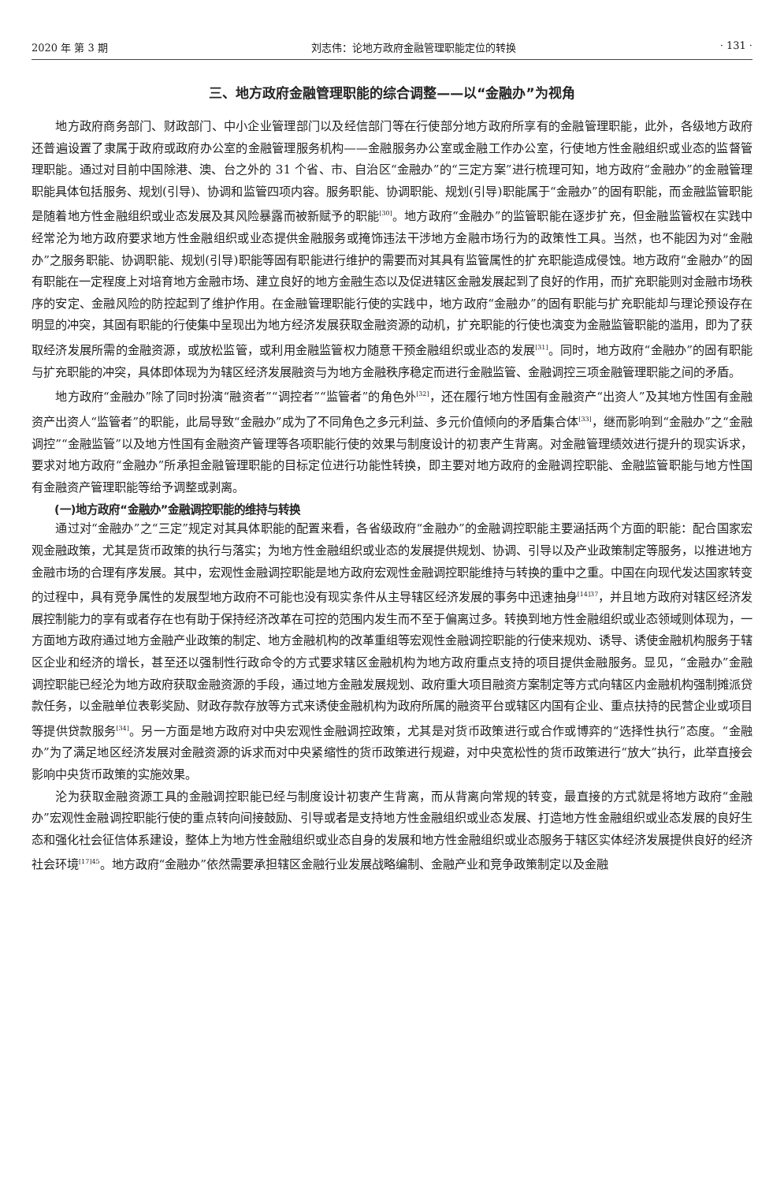2020 年 第 3 期 刘志伟：论地方政府金融管理职能定位的转换 · 131 ·
三、地方政府金融管理职能的综合调整——以“金融办”为视角
地方政府商务部门、财政部门、中小企业管理部门以及经信部门等在行使部分地方政府所享有的金融管理职能，此外，各级地方政府还普遍设置了隶属于政府或政府办公室的金融管理服务机构——金融服务办公室或金融工作办公室，行使地方性金融组织或业态的监督管理职能。通过对目前中国除港、澳、台之外的 31 个省、市、自治区“金融办”的“三定方案”进行梳理可知，地方政府“金融办”的金融管理职能具体包括服务、规划(引导)、协调和监管四项内容。服务职能、协调职能、规划(引导)职能属于“金融办”的固有职能，而金融监管职能是随着地方性金融组织或业态发展及其风险暴露而被新赋予的职能<sup>[30]</sup>。地方政府“金融办”的监管职能在逐步扩充，但金融监管权在实践中经常沦为地方政府要求地方性金融组织或业态提供金融服务或掩饰违法干涉地方金融市场行为的政策性工具。当然，也不能因为对“金融办”之服务职能、协调职能、规划(引导)职能等固有职能进行维护的需要而对其具有监管属性的扩充职能造成侵蚀。地方政府“金融办”的固有职能在一定程度上对培育地方金融市场、建立良好的地方金融生态以及促进辖区金融发展起到了良好的作用，而扩充职能则对金融市场秩序的安定、金融风险的防控起到了维护作用。在金融管理职能行使的实践中，地方政府“金融办”的固有职能与扩充职能却与理论预设存在明显的冲突，其固有职能的行使集中呈现出为地方经济发展获取金融资源的动机，扩充职能的行使也演变为金融监管职能的滥用，即为了获取经济发展所需的金融资源，或放松监管，或利用金融监管权力随意干预金融组织或业态的发展<sup>[31]</sup>。同时，地方政府“金融办”的固有职能与扩充职能的冲突，具体即体现为为辖区经济发展融资与为地方金融秩序稳定而进行金融监管、金融调控三项金融管理职能之间的矛盾。
地方政府“金融办”除了同时扮演“融资者”“调控者”“监管者”的角色外<sup>[32]</sup>，还在履行地方性国有金融资产“出资人”及其地方性国有金融资产出资人“监管者”的职能，此局导致“金融办”成为了不同角色之多元利益、多元价值倾向的矛盾集合体<sup>[33]</sup>，继而影响到“金融办”之“金融调控”“金融监管”以及地方性国有金融资产管理等各项职能行使的效果与制度设计的初衷产生背离。对金融管理绩效进行提升的现实诉求，要求对地方政府“金融办”所承担金融管理职能的目标定位进行功能性转换，即主要对地方政府的金融调控职能、金融监管职能与地方性国有金融资产管理职能等给予调整或剥离。
(一)地方政府“金融办”金融调控职能的维持与转换
通过对“金融办”之“三定”规定对其具体职能的配置来看，各省级政府“金融办”的金融调控职能主要涵括两个方面的职能：配合国家宏观金融政策，尤其是货币政策的执行与落实；为地方性金融组织或业态的发展提供规划、协调、引导以及产业政策制定等服务，以推进地方金融市场的合理有序发展。其中，宏观性金融调控职能是地方政府宏观性金融调控职能维持与转换的重中之重。中国在向现代发达国家转变的过程中，具有竞争属性的发展型地方政府不可能也没有现实条件从主导辖区经济发展的事务中迅速抽身<sup>[14]37</sup>，并且地方政府对辖区经济发展控制能力的享有或者存在也有助于保持经济改革在可控的范围内发生而不至于偏离过多。转换到地方性金融组织或业态领域则体现为，一方面地方政府通过地方金融产业政策的制定、地方金融机构的改革重组等宏观性金融调控职能的行使来规劝、诱导、诱使金融机构服务于辖区企业和经济的增长，甚至还以强制性行政命令的方式要求辖区金融机构为地方政府重点支持的项目提供金融服务。显见，“金融办”金融调控职能已经沦为地方政府获取金融资源的手段，通过地方金融发展规划、政府重大项目融资方案制定等方式向辖区内金融机构强制摊派贷款任务，以金融单位表彰奖励、财政存款存放等方式来诱使金融机构为政府所属的融资平台或辖区内国有企业、重点扶持的民营企业或项目等提供贷款服务<sup>[34]</sup>。另一方面是地方政府对中央宏观性金融调控政策，尤其是对货币政策进行或合作或博弈的“选择性执行”态度。“金融办”为了满足地区经济发展对金融资源的诉求而对中央紧缩性的货币政策进行规避，对中央宽松性的货币政策进行“放大”执行，此举直接会影响中央货币政策的实施效果。
沦为获取金融资源工具的金融调控职能已经与制度设计初衷产生背离，而从背离向常规的转变，最直接的方式就是将地方政府“金融办”宏观性金融调控职能行使的重点转向间接鼓励、引导或者是支持地方性金融组织或业态发展、打造地方性金融组织或业态发展的良好生态和强化社会征信体系建设，整体上为地方性金融组织或业态自身的发展和地方性金融组织或业态服务于辖区实体经济发展提供良好的经济社会环境<sup>[17]45</sup>。地方政府“金融办”依然需要承担辖区金融行业发展战略编制、金融产业和竞争政策制定以及金融